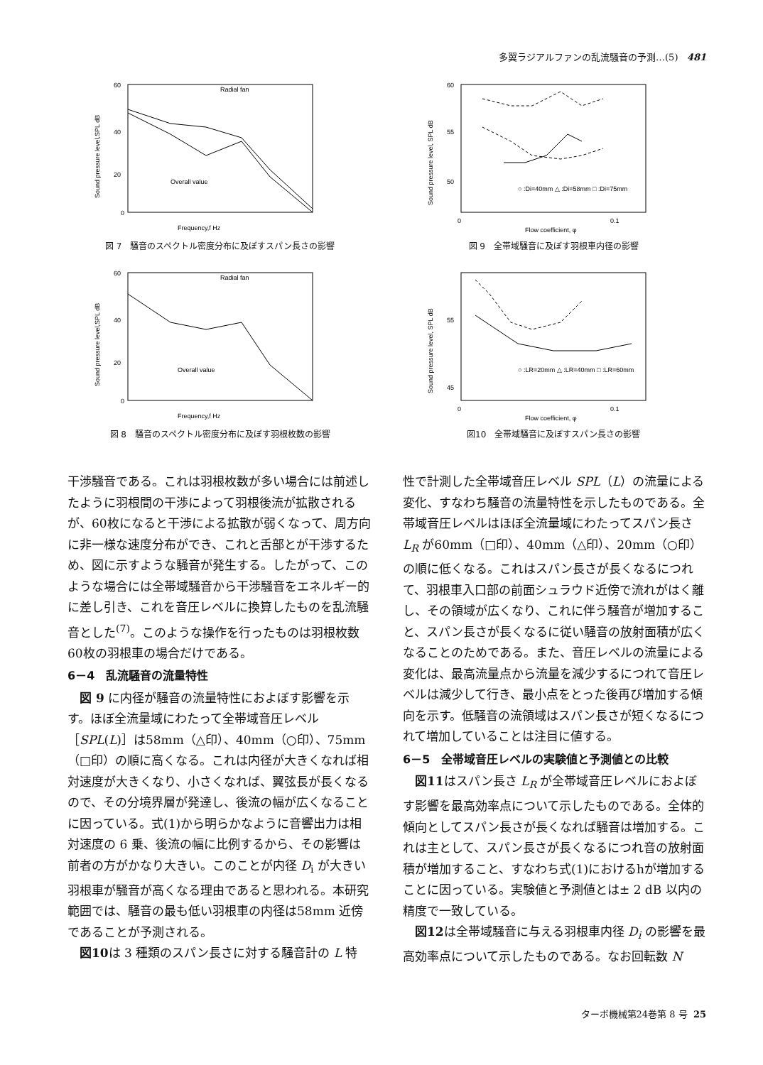多翼ラジアルファンの乱流騒音の予測…(5) 481
60
40
20
0
Frequency,f Hz
Radial fan
Overall value
Sound pressure level,SPL dB
図 7　騒音のスペクトル密度分布に及ぼすスパン長さの影響
60
55
50
0
0.1
Flow coefficient, φ
○ :Di=40mm △ :Di=58mm □ :Di=75mm
Sound pressure level, SPL dB
図 9　全帯域騒音に及ぼす羽根車内径の影響
60
40
20
0
Frequency,f Hz
Radial fan
Overall value
Sound pressure level,SPL dB
図 8　騒音のスペクトル密度分布に及ぼす羽根枚数の影響
55
45
0
0.1
Flow coefficient, φ
○ :LR=20mm △ :LR=40mm □ :LR=60mm
Sound pressure level, SPL dB
図10　全帯域騒音に及ぼすスパン長さの影響
干渉騒音である。これは羽根枚数が多い場合には前述したように羽根間の干渉によって羽根後流が拡散されるが、60枚になると干渉による拡散が弱くなって、周方向に非一様な速度分布ができ、これと舌部とが干渉するため、図に示すような騒音が発生する。したがって、このような場合には全帯域騒音から干渉騒音をエネルギー的に差し引き、これを音圧レベルに換算したものを乱流騒音とした<sup>(7)</sup>。このような操作を行ったものは羽根枚数60枚の羽根車の場合だけである。
6－4　乱流騒音の流量特性
図 9 に内径が騒音の流量特性におよぼす影響を示す。ほぼ全流量域にわたって全帯域音圧レベル［SPL(L)］は58mm（△印）、40mm（○印）、75mm（□印）の順に高くなる。これは内径が大きくなれば相対速度が大きくなり、小さくなれば、翼弦長が長くなるので、その分境界層が発達し、後流の幅が広くなることに因っている。式(1)から明らかなように音響出力は相対速度の 6 乗、後流の幅に比例するから、その影響は前者の方がかなり大きい。このことが内径 D<sub>i</sub> が大きい羽根車が騒音が高くなる理由であると思われる。本研究範囲では、騒音の最も低い羽根車の内径は58mm 近傍であることが予測される。
図10は 3 種類のスパン長さに対する騒音計の L 特
性で計測した全帯域音圧レベル SPL（L）の流量による変化、すなわち騒音の流量特性を示したものである。全帯域音圧レベルはほぼ全流量域にわたってスパン長さ L<sub>R</sub> が60mm（□印）、40mm（△印）、20mm（○印）の順に低くなる。これはスパン長さが長くなるにつれて、羽根車入口部の前面シュラウド近傍で流れがはく離し、その領域が広くなり、これに伴う騒音が増加すること、スパン長さが長くなるに従い騒音の放射面積が広くなることのためである。また、音圧レベルの流量による変化は、最高流量点から流量を減少するにつれて音圧レベルは減少して行き、最小点をとった後再び増加する傾向を示す。低騒音の流領域はスパン長さが短くなるにつれて増加していることは注目に値する。
6－5　全帯域音圧レベルの実験値と予測値との比較
図11はスパン長さ L<sub>R</sub> が全帯域音圧レベルにおよぼす影響を最高効率点について示したものである。全体的傾向としてスパン長さが長くなれば騒音は増加する。これは主として、スパン長さが長くなるにつれ音の放射面積が増加すること、すなわち式(1)におけるhが増加することに因っている。実験値と予測値とは± 2 dB 以内の精度で一致している。
図12は全帯域騒音に与える羽根車内径 D<sub>i</sub> の影響を最高効率点について示したものである。なお回転数 N
ターボ機械第24巻第 8 号 25